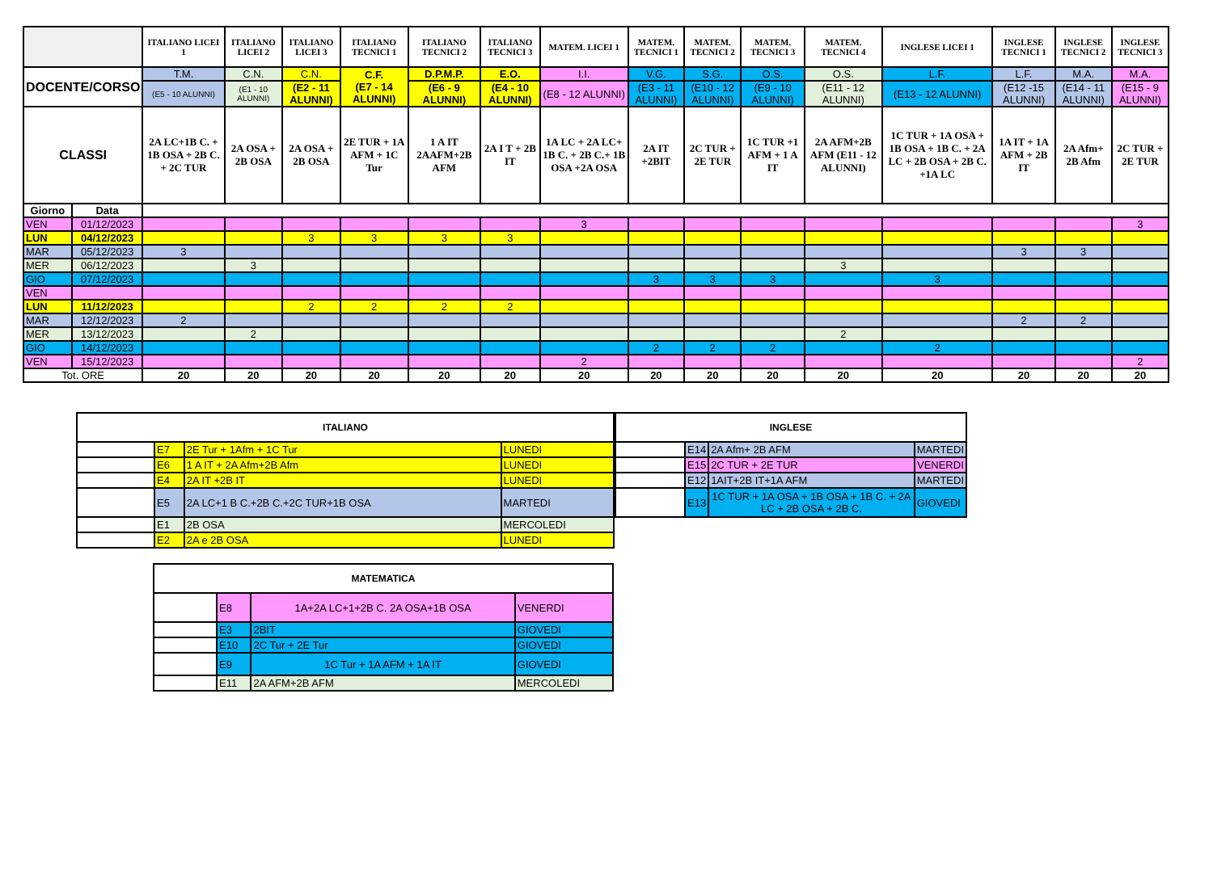| | | ITALIANO LICEI 1 | ITALIANO LICEI 2 | ITALIANO LICEI 3 | ITALIANO TECNICI 1 | ITALIANO TECNICI 2 | ITALIANO TECNICI 3 | MATEM. LICEI 1 | MATEM. TECNICI 1 | MATEM. TECNICI 2 | MATEM. TECNICI 3 | MATEM. TECNICI 4 | INGLESE LICEI 1 | INGLESE TECNICI 1 | INGLESE TECNICI 2 | INGLESE TECNICI 3 |
| --- | --- | --- | --- | --- | --- | --- | --- | --- | --- | --- | --- | --- | --- | --- | --- | --- |
| DOCENTE/CORSO | | T.M. | C.N. | C.N. | C.F. (E7 - 14 ALUNNI) | D.P.M.P. | E.O. | I.I. | V.G. | S.G. | O.S. | O.S. | L.F. | L.F. | M.A. | M.A. |
| | | (E5 - 10 ALUNNI) | (E1 - 10 ALUNNI) | (E2 - 11 ALUNNI) | | (E6 - 9 ALUNNI) | (E4 - 10 ALUNNI) | (E8 - 12 ALUNNI) | (E3 - 11 ALUNNI) | (E10 - 12 ALUNNI) | (E9 - 10 ALUNNI) | (E11 - 12 ALUNNI) | (E13 - 12 ALUNNI) | (E12 -15 ALUNNI) | (E14 - 11 ALUNNI) | (E15 - 9 ALUNNI) |
| CLASSI | | 2A LC+1B C. + 1B OSA + 2B C. + 2C TUR | 2A OSA + 2B OSA | 2A OSA + 2B OSA | 2E TUR + 1A AFM + 1C Tur | 1 A IT 2AAFM+2B AFM | 2A I T + 2B IT | 1A LC + 2A LC+ 1B C. + 2B C.+ 1B OSA +2A OSA | 2A IT +2BIT | 2C TUR + 2E TUR | 1C TUR +1 AFM + 1 A IT | 2A AFM+2B AFM (E11 - 12 ALUNNI) | 1C TUR + 1A OSA + 1B OSA + 1B C. + 2A LC + 2B OSA + 2B C. +1A LC | 1A IT + 1A AFM + 2B IT | 2A Afm+ 2B Afm | 2C TUR + 2E TUR |
| Giorno | Data | | | | | | | | | | | | | | | |
| VEN | 01/12/2023 | | | | | | | 3 | | | | | | | | 3 |
| LUN | 04/12/2023 | | | 3 | 3 | 3 | 3 | | | | | | | | | |
| MAR | 05/12/2023 | 3 | | | | | | | | | | | | 3 | 3 | |
| MER | 06/12/2023 | | 3 | | | | | | | | | 3 | | | | |
| GIO | 07/12/2023 | | | | | | | | 3 | 3 | 3 | | 3 | | | |
| VEN | | | | | | | | | | | | | | | | |
| LUN | 11/12/2023 | | | 2 | 2 | 2 | 2 | | | | | | | | | |
| MAR | 12/12/2023 | 2 | | | | | | | | | | | | 2 | 2 | |
| MER | 13/12/2023 | | 2 | | | | | | | | | 2 | | | | |
| GIO | 14/12/2023 | | | | | | | | 2 | 2 | 2 | | 2 | | | |
| VEN | 15/12/2023 | | | | | | | 2 | | | | | | | | 2 |
| Tot. ORE | | 20 | 20 | 20 | 20 | 20 | 20 | 20 | 20 | 20 | 20 | 20 | 20 | 20 | 20 | 20 |
| ITALIANO | | | |
| --- | --- | --- | --- |
| | E7 | 2E Tur + 1Afm + 1C Tur | LUNEDI |
| | E6 | 1 A IT + 2A Afm+2B Afm | LUNEDI |
| | E4 | 2A IT +2B IT | LUNEDI |
| | E5 | 2A LC+1 B C.+2B C.+2C TUR+1B OSA | MARTEDI |
| | E1 | 2B OSA | MERCOLEDI |
| | E2 | 2A e 2B OSA | LUNEDI |
| INGLESE | | | |
| --- | --- | --- | --- |
| | E14 | 2A Afm+ 2B AFM | MARTEDI |
| | E15 | 2C TUR + 2E TUR | VENERDI |
| | E12 | 1AIT+2B IT+1A AFM | MARTEDI |
| | E13 | 1C TUR + 1A OSA + 1B OSA + 1B C. + 2A LC + 2B OSA + 2B C. | GIOVEDI |
| MATEMATICA | | | |
| --- | --- | --- | --- |
| | E8 | 1A+2A LC+1+2B C. 2A OSA+1B OSA | VENERDI |
| | E3 | 2BIT | GIOVEDI |
| | E10 | 2C Tur + 2E Tur | GIOVEDI |
| | E9 | 1C Tur + 1A AFM + 1A IT | GIOVEDI |
| | E11 | 2A AFM+2B AFM | MERCOLEDI |